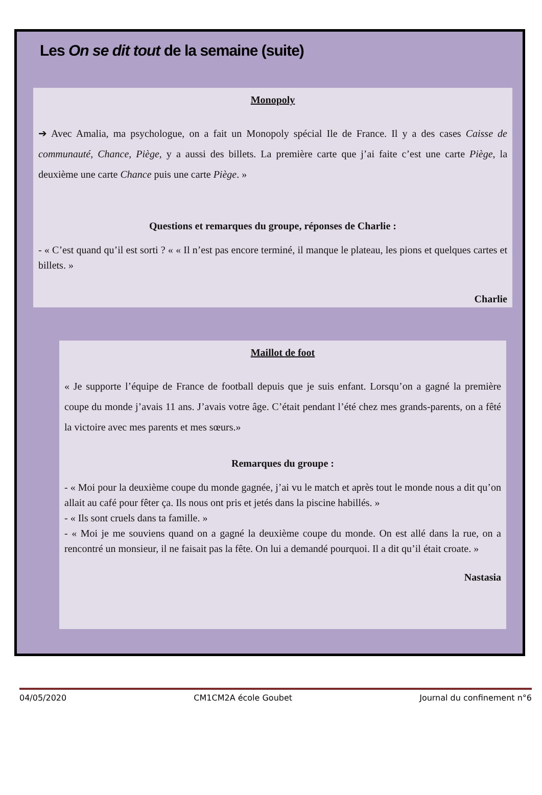Les On se dit tout de la semaine (suite)
Monopoly
➔ Avec Amalia, ma psychologue, on a fait un Monopoly spécial Ile de France. Il y a des cases Caisse de communauté, Chance, Piège, y a aussi des billets. La première carte que j’ai faite c’est une carte Piège, la deuxième une carte Chance puis une carte Piège. »
Questions et remarques du groupe, réponses de Charlie :
- « C’est quand qu’il est sorti ? « « Il n’est pas encore terminé, il manque le plateau, les pions et quelques cartes et billets. »
Charlie
Maillot de foot
« Je supporte l’équipe de France de football depuis que je suis enfant. Lorsqu’on a gagné la première coupe du monde j’avais 11 ans. J’avais votre âge. C’était pendant l’été chez mes grands-parents, on a fêté la victoire avec mes parents et mes sœurs.»
Remarques du groupe :
- « Moi pour la deuxième coupe du monde gagnée, j’ai vu le match et après tout le monde nous a dit qu’on allait au café pour fêter ça. Ils nous ont pris et jetés dans la piscine habillés. »
- « Ils sont cruels dans ta famille. »
- « Moi je me souviens quand on a gagné la deuxième coupe du monde. On est allé dans la rue, on a rencontré un monsieur, il ne faisait pas la fête. On lui a demandé pourquoi. Il a dit qu’il était croate. »
Nastasia
04/05/2020 CM1CM2A école Goubet Journal du confinement n°6